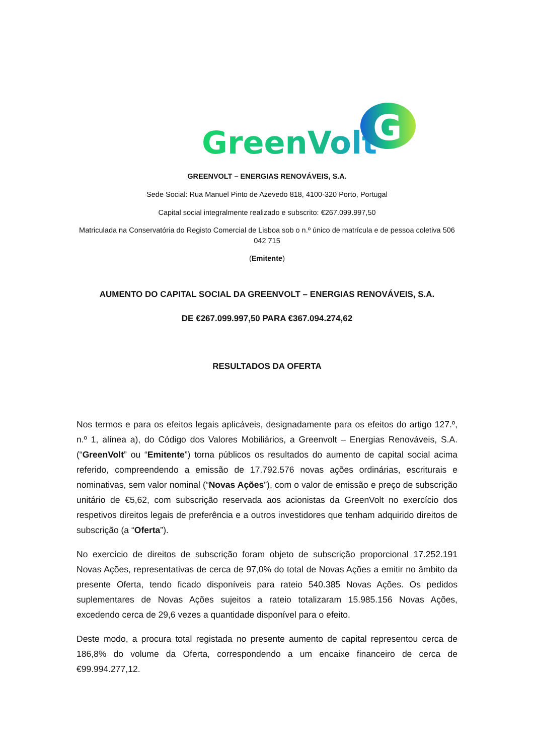GreenVolt
G
GREENVOLT – ENERGIAS RENOVÁVEIS, S.A.
Sede Social: Rua Manuel Pinto de Azevedo 818, 4100-320 Porto, Portugal
Capital social integralmente realizado e subscrito: €267.099.997,50
Matriculada na Conservatória do Registo Comercial de Lisboa sob o n.º único de matrícula e de pessoa coletiva 506 042 715
(Emitente)
AUMENTO DO CAPITAL SOCIAL DA GREENVOLT – ENERGIAS RENOVÁVEIS, S.A.
DE €267.099.997,50 PARA €367.094.274,62
RESULTADOS DA OFERTA
Nos termos e para os efeitos legais aplicáveis, designadamente para os efeitos do artigo 127.º, n.º 1, alínea a), do Código dos Valores Mobiliários, a Greenvolt – Energias Renováveis, S.A. (“GreenVolt” ou “Emitente”) torna públicos os resultados do aumento de capital social acima referido, compreendendo a emissão de 17.792.576 novas ações ordinárias, escriturais e nominativas, sem valor nominal (“Novas Ações”), com o valor de emissão e preço de subscrição unitário de €5,62, com subscrição reservada aos acionistas da GreenVolt no exercício dos respetivos direitos legais de preferência e a outros investidores que tenham adquirido direitos de subscrição (a “Oferta”).
No exercício de direitos de subscrição foram objeto de subscrição proporcional 17.252.191 Novas Ações, representativas de cerca de 97,0% do total de Novas Ações a emitir no âmbito da presente Oferta, tendo ficado disponíveis para rateio 540.385 Novas Ações. Os pedidos suplementares de Novas Ações sujeitos a rateio totalizaram 15.985.156 Novas Ações, excedendo cerca de 29,6 vezes a quantidade disponível para o efeito.
Deste modo, a procura total registada no presente aumento de capital representou cerca de 186,8% do volume da Oferta, correspondendo a um encaixe financeiro de cerca de €99.994.277,12.